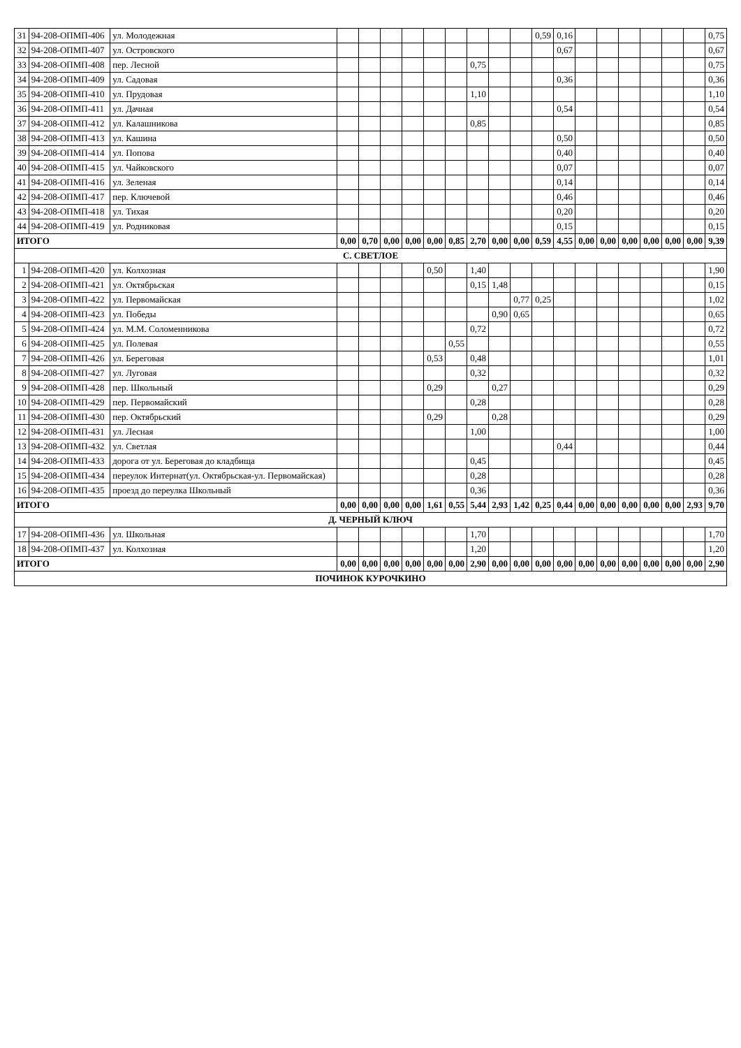| 31 | 94-208-ОПМП-406 | ул. Молодежная | | | | | | | | | | 0,59 | 0,16 | | | | | | | 0,75 |
| 32 | 94-208-ОПМП-407 | ул. Островского | | | | | | | | | | | 0,67 | | | | | | | 0,67 |
| 33 | 94-208-ОПМП-408 | пер. Лесной | | | | | | | 0,75 | | | | | | | | | | | 0,75 |
| 34 | 94-208-ОПМП-409 | ул. Садовая | | | | | | | | | | | 0,36 | | | | | | | 0,36 |
| 35 | 94-208-ОПМП-410 | ул. Прудовая | | | | | | | 1,10 | | | | | | | | | | | 1,10 |
| 36 | 94-208-ОПМП-411 | ул. Дачная | | | | | | | | | | | 0,54 | | | | | | | 0,54 |
| 37 | 94-208-ОПМП-412 | ул. Калашникова | | | | | | | 0,85 | | | | | | | | | | | 0,85 |
| 38 | 94-208-ОПМП-413 | ул. Кашина | | | | | | | | | | | 0,50 | | | | | | | 0,50 |
| 39 | 94-208-ОПМП-414 | ул. Попова | | | | | | | | | | | 0,40 | | | | | | | 0,40 |
| 40 | 94-208-ОПМП-415 | ул. Чайковского | | | | | | | | | | | 0,07 | | | | | | | 0,07 |
| 41 | 94-208-ОПМП-416 | ул. Зеленая | | | | | | | | | | | 0,14 | | | | | | | 0,14 |
| 42 | 94-208-ОПМП-417 | пер. Ключевой | | | | | | | | | | | 0,46 | | | | | | | 0,46 |
| 43 | 94-208-ОПМП-418 | ул. Тихая | | | | | | | | | | | 0,20 | | | | | | | 0,20 |
| 44 | 94-208-ОПМП-419 | ул. Родниковая | | | | | | | | | | | 0,15 | | | | | | | 0,15 |
| ИТОГО | | | 0,00 | 0,70 | 0,00 | 0,00 | 0,00 | 0,85 | 2,70 | 0,00 | 0,00 | 0,59 | 4,55 | 0,00 | 0,00 | 0,00 | 0,00 | 0,00 | 0,00 | 9,39 |
| С. СВЕТЛОЕ | | | | | | | | | | | | | | | | | | | | |
| 1 | 94-208-ОПМП-420 | ул. Колхозная | | | | | 0,50 | | 1,40 | | | | | | | | | | | 1,90 |
| 2 | 94-208-ОПМП-421 | ул. Октябрьская | | | | | | | 0,15 | 1,48 | | | | | | | | | | 0,15 |
| 3 | 94-208-ОПМП-422 | ул. Первомайская | | | | | | | | | 0,77 | 0,25 | | | | | | | | 1,02 |
| 4 | 94-208-ОПМП-423 | ул. Победы | | | | | | | | 0,90 | 0,65 | | | | | | | | | 0,65 |
| 5 | 94-208-ОПМП-424 | ул. М.М. Соломенникова | | | | | | | 0,72 | | | | | | | | | | | 0,72 |
| 6 | 94-208-ОПМП-425 | ул. Полевая | | | | | | 0,55 | | | | | | | | | | | | 0,55 |
| 7 | 94-208-ОПМП-426 | ул. Береговая | | | | | 0,53 | | 0,48 | | | | | | | | | | | 1,01 |
| 8 | 94-208-ОПМП-427 | ул. Луговая | | | | | | | 0,32 | | | | | | | | | | | 0,32 |
| 9 | 94-208-ОПМП-428 | пер. Школьный | | | | | 0,29 | | | 0,27 | | | | | | | | | | 0,29 |
| 10 | 94-208-ОПМП-429 | пер. Первомайский | | | | | | | 0,28 | | | | | | | | | | | 0,28 |
| 11 | 94-208-ОПМП-430 | пер. Октябрьский | | | | | 0,29 | | | 0,28 | | | | | | | | | | 0,29 |
| 12 | 94-208-ОПМП-431 | ул. Лесная | | | | | | | 1,00 | | | | | | | | | | | 1,00 |
| 13 | 94-208-ОПМП-432 | ул. Светлая | | | | | | | | | | | 0,44 | | | | | | | 0,44 |
| 14 | 94-208-ОПМП-433 | дорога от ул. Береговая до кладбища | | | | | | | 0,45 | | | | | | | | | | | 0,45 |
| 15 | 94-208-ОПМП-434 | переулок Интернат(ул. Октябрьская-ул. Первомайская) | | | | | | | 0,28 | | | | | | | | | | | 0,28 |
| 16 | 94-208-ОПМП-435 | проезд до переулка Школьный | | | | | | | 0,36 | | | | | | | | | | | 0,36 |
| ИТОГО | | | 0,00 | 0,00 | 0,00 | 0,00 | 1,61 | 0,55 | 5,44 | 2,93 | 1,42 | 0,25 | 0,44 | 0,00 | 0,00 | 0,00 | 0,00 | 0,00 | 2,93 | 9,70 |
| Д. ЧЕРНЫЙ КЛЮЧ | | | | | | | | | | | | | | | | | | | | |
| 17 | 94-208-ОПМП-436 | ул. Школьная | | | | | | | 1,70 | | | | | | | | | | | 1,70 |
| 18 | 94-208-ОПМП-437 | ул. Колхозная | | | | | | | 1,20 | | | | | | | | | | | 1,20 |
| ИТОГО | | | 0,00 | 0,00 | 0,00 | 0,00 | 0,00 | 0,00 | 2,90 | 0,00 | 0,00 | 0,00 | 0,00 | 0,00 | 0,00 | 0,00 | 0,00 | 0,00 | 0,00 | 2,90 |
| ПОЧИНОК КУРОЧКИНО | | | | | | | | | | | | | | | | | | | | |